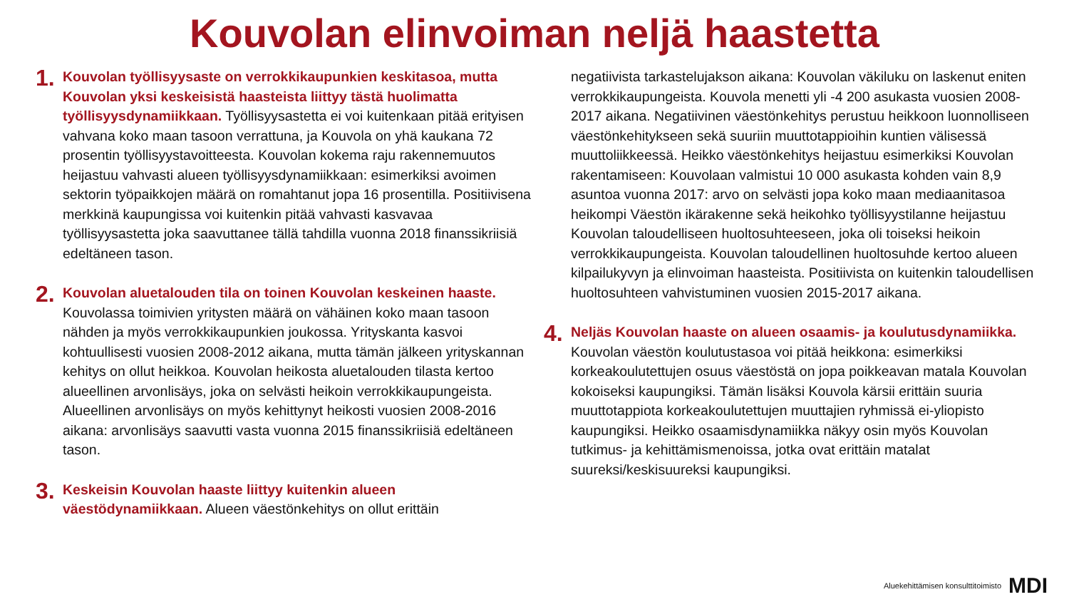Kouvolan elinvoiman neljä haastetta
1.
Kouvolan työllisyysaste on verrokkikaupunkien keskitasoa, mutta Kouvolan yksi keskeisistä haasteista liittyy tästä huolimatta työllisyysdynamiikkaan. Työllisyysastetta ei voi kuitenkaan pitää erityisen vahvana koko maan tasoon verrattuna, ja Kouvola on yhä kaukana 72 prosentin työllisyystavoitteesta. Kouvolan kokema raju rakennemuutos heijastuu vahvasti alueen työllisyysdynamiikkaan: esimerkiksi avoimen sektorin työpaikkojen määrä on romahtanut jopa 16 prosentilla. Positiivisena merkkinä kaupungissa voi kuitenkin pitää vahvasti kasvavaa työllisyysastetta joka saavuttanee tällä tahdilla vuonna 2018 finanssikriisiä edeltäneen tason.
2.
Kouvolan aluetalouden tila on toinen Kouvolan keskeinen haaste. Kouvolassa toimivien yritysten määrä on vähäinen koko maan tasoon nähden ja myös verrokkikaupunkien joukossa. Yrityskanta kasvoi kohtuullisesti vuosien 2008-2012 aikana, mutta tämän jälkeen yrityskannan kehitys on ollut heikkoa. Kouvolan heikosta aluetalouden tilasta kertoo alueellinen arvonlisäys, joka on selvästi heikoin verrokkikaupungeista. Alueellinen arvonlisäys on myös kehittynyt heikosti vuosien 2008-2016 aikana: arvonlisäys saavutti vasta vuonna 2015 finanssikriisiä edeltäneen tason.
3.
Keskeisin Kouvolan haaste liittyy kuitenkin alueen väestödynamiikkaan. Alueen väestönkehitys on ollut erittäin
negatiivista tarkastelujakson aikana: Kouvolan väkiluku on laskenut eniten verrokkikaupungeista. Kouvola menetti yli -4 200 asukasta vuosien 2008-2017 aikana. Negatiivinen väestönkehitys perustuu heikkoon luonnolliseen väestönkehitykseen sekä suuriin muuttotappioihin kuntien välisessä muuttoliikkeessä. Heikko väestönkehitys heijastuu esimerkiksi Kouvolan rakentamiseen: Kouvolaan valmistui 10 000 asukasta kohden vain 8,9 asuntoa vuonna 2017: arvo on selvästi jopa koko maan mediaanitasoa heikompi Väestön ikärakenne sekä heikohko työllisyystilanne heijastuu Kouvolan taloudelliseen huoltosuhteeseen, joka oli toiseksi heikoin verrokkikaupungeista. Kouvolan taloudellinen huoltosuhde kertoo alueen kilpailukyvyn ja elinvoiman haasteista. Positiivista on kuitenkin taloudellisen huoltosuhteen vahvistuminen vuosien 2015-2017 aikana.
4.
Neljäs Kouvolan haaste on alueen osaamis- ja koulutusdynamiikka. Kouvolan väestön koulutustasoa voi pitää heikkona: esimerkiksi korkeakoulutettujen osuus väestöstä on jopa poikkeavan matala Kouvolan kokoiseksi kaupungiksi. Tämän lisäksi Kouvola kärsii erittäin suuria muuttotappiota korkeakoulutettujen muuttajien ryhmissä ei-yliopisto kaupungiksi. Heikko osaamisdynamiikka näkyy osin myös Kouvolan tutkimus- ja kehittämismenoissa, jotka ovat erittäin matalat suureksi/keskisuureksi kaupungiksi.
Aluekehittämisen konsulttitoimisto MDI